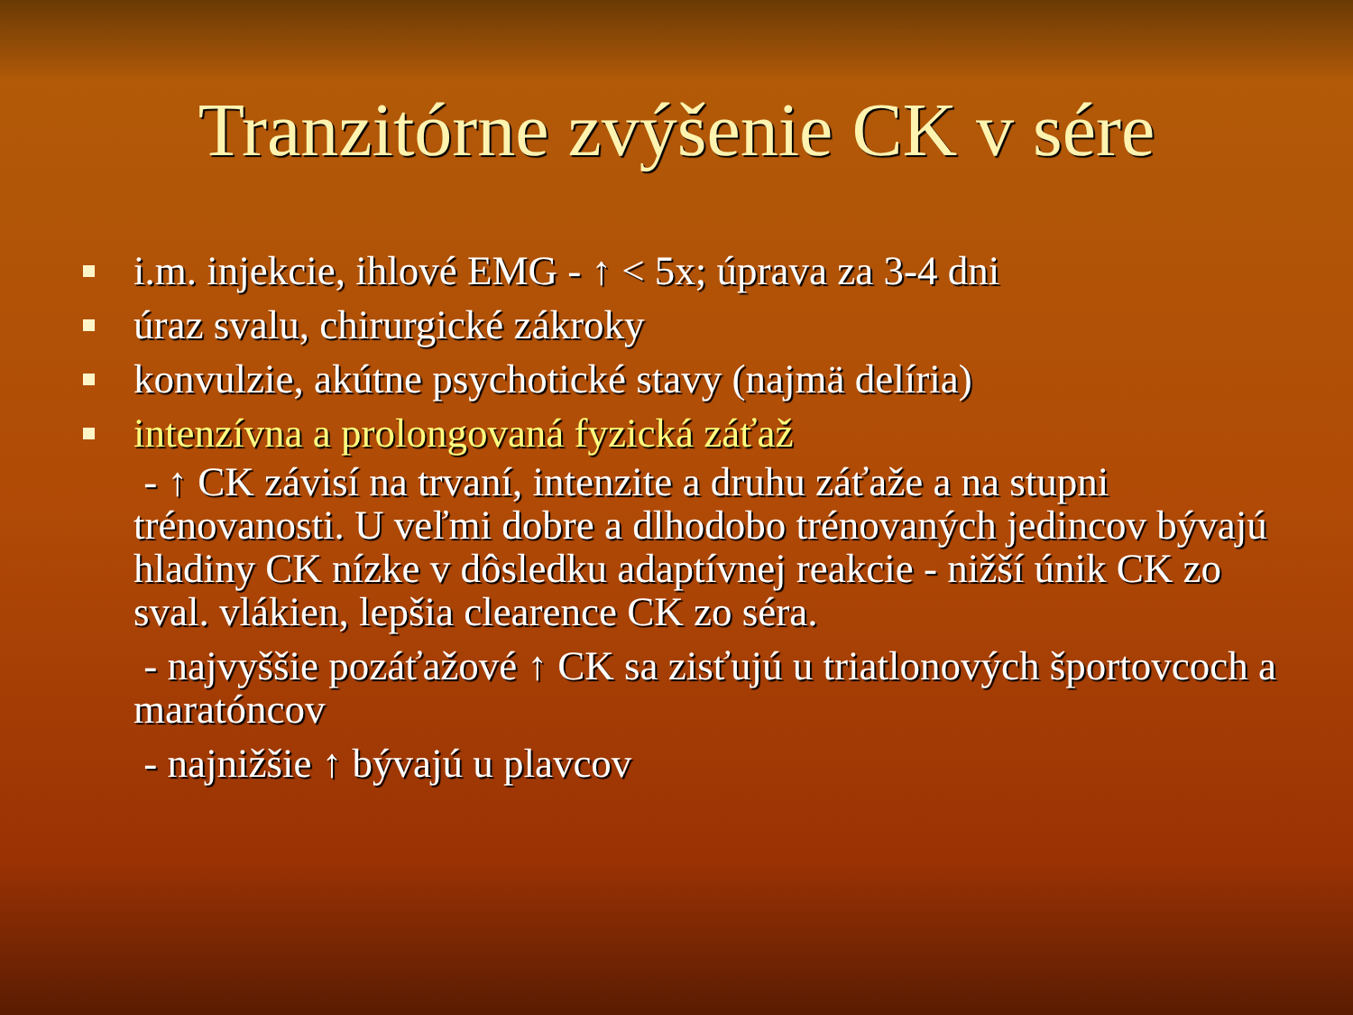Tranzitórne zvýšenie CK v sére
i.m. injekcie, ihlové EMG - ↑ < 5x; úprava za 3-4 dni
úraz svalu, chirurgické zákroky
konvulzie, akútne psychotické stavy (najmä delíria)
intenzívna a prolongovaná fyzická záťaž
- ↑ CK závisí na trvaní, intenzite a druhu záťaže a na stupni trénovanosti. U veľmi dobre a dlhodobo trénovaných jedincov bývajú hladiny CK nízke v dôsledku adaptívnej reakcie - nižší únik CK zo sval. vlákien, lepšia clearence CK zo séra.
- najvyššie pozáťažové ↑ CK sa zisťujú u triatlonových športovcoch a maratóncov
- najnižšie ↑ bývajú u plavcov